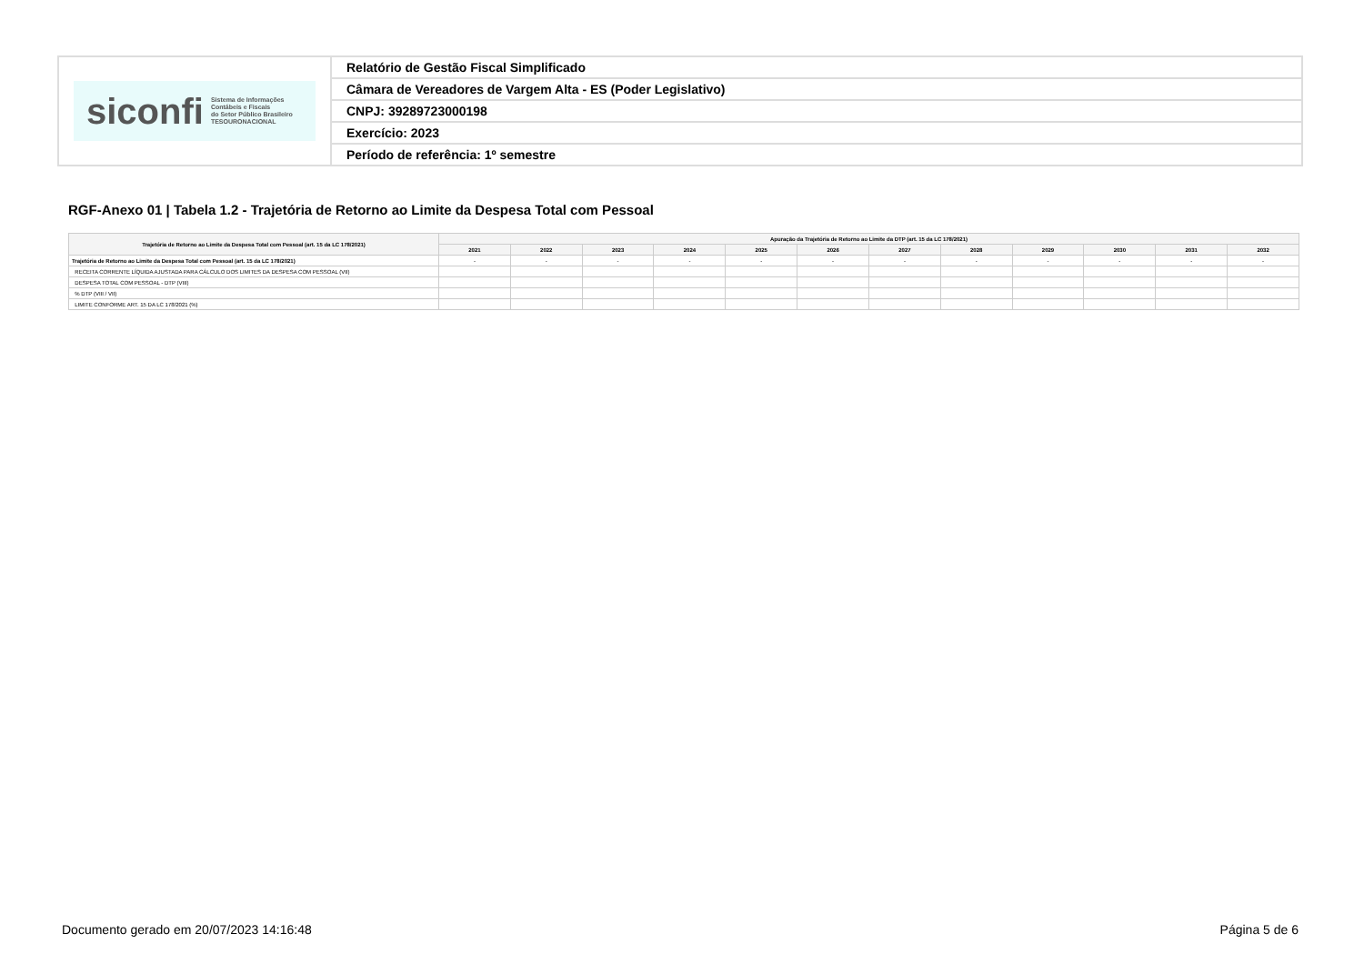| siconfi Sistema de Informações Contábeis e Fiscais do Setor Público Brasileiro TESOURONACIONAL | Relatório de Gestão Fiscal Simplificado |
| | Câmara de Vereadores de Vargem Alta - ES (Poder Legislativo) |
| | CNPJ: 39289723000198 |
| | Exercício: 2023 |
| | Período de referência: 1º semestre |
RGF-Anexo 01 | Tabela 1.2 - Trajetória de Retorno ao Limite da Despesa Total com Pessoal
| Trajetória de Retorno ao Limite da Despesa Total com Pessoal (art. 15 da LC 178/2021) | Apuração da Trajetória de Retorno ao Limite da DTP (art. 15 da LC 178/2021) | | | | | | | | | | | |
| --- | --- | --- | --- | --- | --- | --- | --- | --- | --- | --- | --- | --- |
| | 2021 | 2022 | 2023 | 2024 | 2025 | 2026 | 2027 | 2028 | 2029 | 2030 | 2031 | 2032 |
| Trajetória de Retorno ao Limite da Despesa Total com Pessoal (art. 15 da LC 178/2021) | - | - | - | - | - | - | - | - | - | - | - | - |
| RECEITA CORRENTE LÍQUIDA AJUSTADA PARA CÁLCULO DOS LIMITES DA DESPESA COM PESSOAL (VII) | | | | | | | | | | | | |
| DESPESA TOTAL COM PESSOAL - DTP (VIII) | | | | | | | | | | | | |
| % DTP (VIII / VII) | | | | | | | | | | | | |
| LIMITE CONFORME ART. 15 DA LC 178/2021 (%) | | | | | | | | | | | | |
Documento gerado em 20/07/2023 14:16:48 Página 5 de 6